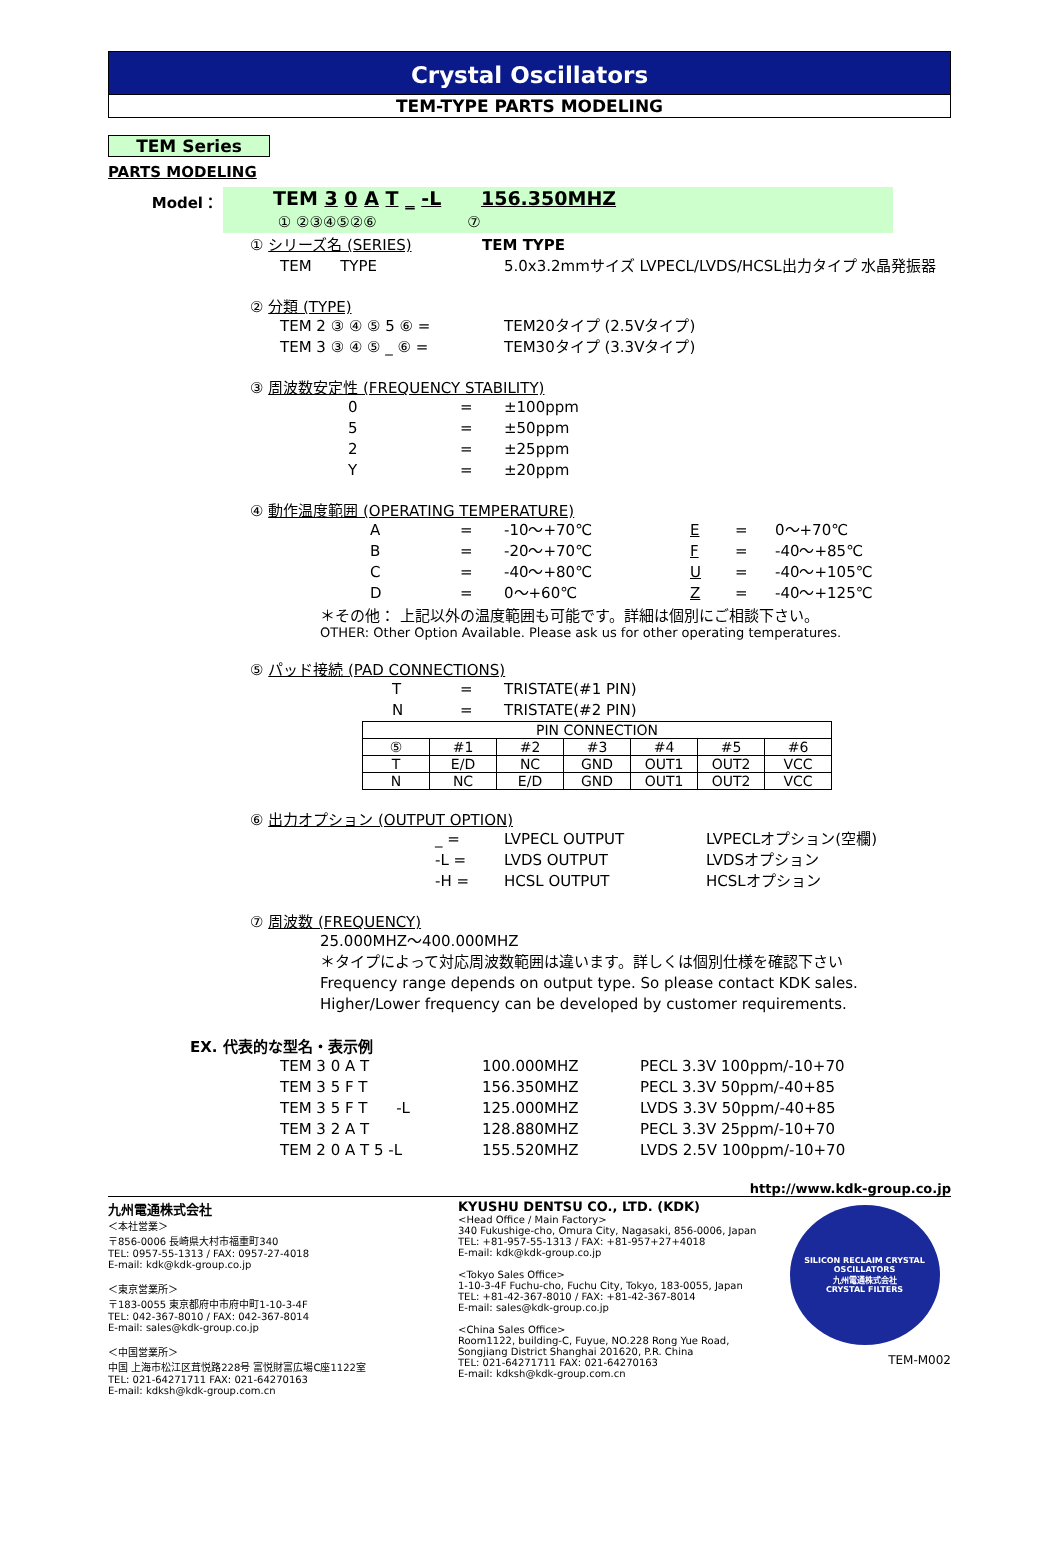Crystal Oscillators
TEM-TYPE PARTS MODELING
TEM Series
PARTS MODELING
Model：
TEM 3 0 A T _ -L 156.350MHZ
① ②③④⑤②⑥ ⑦
① シリーズ名 (SERIES) TEM TYPE
TEM TYPE 5.0x3.2mmサイズ LVPECL/LVDS/HCSL出力タイプ 水晶発振器
② 分類 (TYPE)
TEM 2 ③ ④ ⑤ 5 ⑥ = TEM20タイプ (2.5Vタイプ)
TEM 3 ③ ④ ⑤ _ ⑥ = TEM30タイプ (3.3Vタイプ)
③ 周波数安定性 (FREQUENCY STABILITY)
0 = ±100ppm
5 = ±50ppm
2 = ±25ppm
Y = ±20ppm
④ 動作温度範囲 (OPERATING TEMPERATURE)
A = -10～+70℃ E = 0～+70℃
B = -20～+70℃ F = -40～+85℃
C = -40～+80℃ U = -40～+105℃
D = 0～+60℃ Z = -40～+125℃
＊その他： 上記以外の温度範囲も可能です。詳細は個別にご相談下さい。
OTHER: Other Option Available. Please ask us for other operating temperatures.
⑤ パッド接続 (PAD CONNECTIONS)
T = TRISTATE(#1 PIN)
N = TRISTATE(#2 PIN)
| PIN CONNECTION | | | | | | |
| ⑤ | #1 | #2 | #3 | #4 | #5 | #6 |
| T | E/D | NC | GND | OUT1 | OUT2 | VCC |
| N | NC | E/D | GND | OUT1 | OUT2 | VCC |
⑥ 出力オプション (OUTPUT OPTION)
_ = LVPECL OUTPUT LVPECLオプション(空欄)
-L = LVDS OUTPUT LVDSオプション
-H = HCSL OUTPUT HCSLオプション
⑦ 周波数 (FREQUENCY)
25.000MHZ～400.000MHZ
＊タイプによって対応周波数範囲は違います。詳しくは個別仕様を確認下さい
Frequency range depends on output type. So please contact KDK sales.
Higher/Lower frequency can be developed by customer requirements.
EX. 代表的な型名・表示例
TEM 3 0 A T 100.000MHZ PECL 3.3V 100ppm/-10+70
TEM 3 5 F T 156.350MHZ PECL 3.3V 50ppm/-40+85
TEM 3 5 F T -L 125.000MHZ LVDS 3.3V 50ppm/-40+85
TEM 3 2 A T 128.880MHZ PECL 3.3V 25ppm/-10+70
TEM 2 0 A T 5 -L 155.520MHZ LVDS 2.5V 100ppm/-10+70
http://www.kdk-group.co.jp
九州電通株式会社
＜本社営業＞
〒856-0006 長崎県大村市福重町340
TEL: 0957-55-1313 / FAX: 0957-27-4018
E-mail: kdk@kdk-group.co.jp
＜東京営業所＞
〒183-0055 東京都府中市府中町1-10-3-4F
TEL: 042-367-8010 / FAX: 042-367-8014
E-mail: sales@kdk-group.co.jp
＜中国営業所＞
中国 上海市松江区茸悦路228号 富悦財富広場C座1122室
TEL: 021-64271711 FAX: 021-64270163
E-mail: kdksh@kdk-group.com.cn
KYUSHU DENTSU CO., LTD. (KDK)
<Head Office / Main Factory>
340 Fukushige-cho, Omura City, Nagasaki, 856-0006, Japan
TEL: +81-957-55-1313 / FAX: +81-957+27+4018
E-mail: kdk@kdk-group.co.jp
<Tokyo Sales Office>
1-10-3-4F Fuchu-cho, Fuchu City, Tokyo, 183-0055, Japan
TEL: +81-42-367-8010 / FAX: +81-42-367-8014
E-mail: sales@kdk-group.co.jp
<China Sales Office>
Room1122, building-C, Fuyue, NO.228 Rong Yue Road,
Songjiang District Shanghai 201620, P.R. China
TEL: 021-64271711 FAX: 021-64270163
E-mail: kdksh@kdk-group.com.cn
SILICON RECLAIM CRYSTAL OSCILLATORS
九州電通株式会社
CRYSTAL FILTERS
TEM-M002